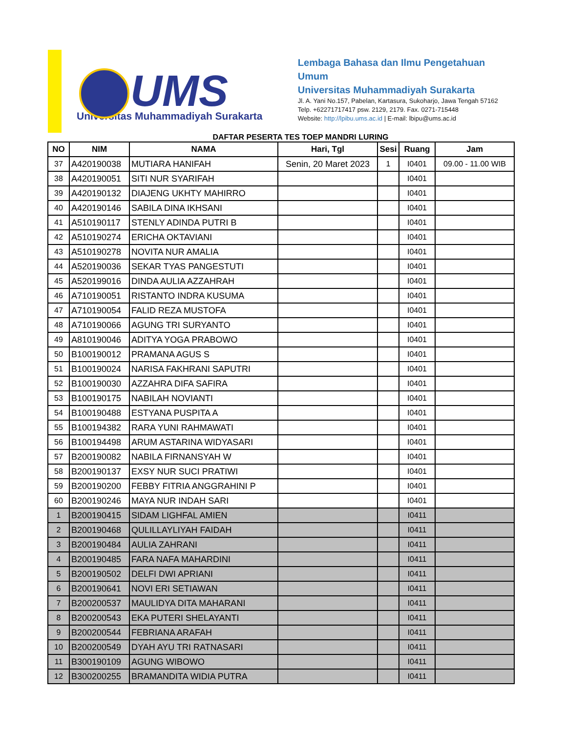UMS
Universitas Muhammadiyah Surakarta
Lembaga Bahasa dan Ilmu Pengetahuan Umum
Universitas Muhammadiyah Surakarta
Jl. A. Yani No.157, Pabelan, Kartasura, Sukoharjo, Jawa Tengah 57162
Telp. +62271717417 psw. 2129, 2179. Fax. 0271-715448
Website: http://lpibu.ums.ac.id | E-mail: lbipu@ums.ac.id
DAFTAR PESERTA TES TOEP MANDRI LURING
| NO | NIM | NAMA | Hari, Tgl | Sesi | Ruang | Jam |
| --- | --- | --- | --- | --- | --- | --- |
| 37 | A420190038 | MUTIARA HANIFAH | Senin, 20 Maret 2023 | 1 | I0401 | 09.00 - 11.00 WIB |
| 38 | A420190051 | SITI NUR SYARIFAH | | | I0401 | |
| 39 | A420190132 | DIAJENG UKHTY MAHIRRO | | | I0401 | |
| 40 | A420190146 | SABILA DINA IKHSANI | | | I0401 | |
| 41 | A510190117 | STENLY ADINDA PUTRI B | | | I0401 | |
| 42 | A510190274 | ERICHA OKTAVIANI | | | I0401 | |
| 43 | A510190278 | NOVITA NUR AMALIA | | | I0401 | |
| 44 | A520190036 | SEKAR TYAS PANGESTUTI | | | I0401 | |
| 45 | A520199016 | DINDA AULIA AZZAHRAH | | | I0401 | |
| 46 | A710190051 | RISTANTO INDRA KUSUMA | | | I0401 | |
| 47 | A710190054 | FALID REZA MUSTOFA | | | I0401 | |
| 48 | A710190066 | AGUNG TRI SURYANTO | | | I0401 | |
| 49 | A810190046 | ADITYA YOGA PRABOWO | | | I0401 | |
| 50 | B100190012 | PRAMANA AGUS S | | | I0401 | |
| 51 | B100190024 | NARISA FAKHRANI SAPUTRI | | | I0401 | |
| 52 | B100190030 | AZZAHRA DIFA SAFIRA | | | I0401 | |
| 53 | B100190175 | NABILAH NOVIANTI | | | I0401 | |
| 54 | B100190488 | ESTYANA PUSPITA A | | | I0401 | |
| 55 | B100194382 | RARA YUNI RAHMAWATI | | | I0401 | |
| 56 | B100194498 | ARUM ASTARINA WIDYASARI | | | I0401 | |
| 57 | B200190082 | NABILA FIRNANSYAH W | | | I0401 | |
| 58 | B200190137 | EXSY NUR SUCI PRATIWI | | | I0401 | |
| 59 | B200190200 | FEBBY FITRIA ANGGRAHINI P | | | I0401 | |
| 60 | B200190246 | MAYA NUR INDAH SARI | | | I0401 | |
| 1 | B200190415 | SIDAM LIGHFAL AMIEN | | | I0411 | |
| 2 | B200190468 | QULILLAYLIYAH FAIDAH | | | I0411 | |
| 3 | B200190484 | AULIA ZAHRANI | | | I0411 | |
| 4 | B200190485 | FARA NAFA MAHARDINI | | | I0411 | |
| 5 | B200190502 | DELFI DWI APRIANI | | | I0411 | |
| 6 | B200190641 | NOVI ERI SETIAWAN | | | I0411 | |
| 7 | B200200537 | MAULIDYA DITA MAHARANI | | | I0411 | |
| 8 | B200200543 | EKA PUTERI SHELAYANTI | | | I0411 | |
| 9 | B200200544 | FEBRIANA ARAFAH | | | I0411 | |
| 10 | B200200549 | DYAH AYU TRI RATNASARI | | | I0411 | |
| 11 | B300190109 | AGUNG WIBOWO | | | I0411 | |
| 12 | B300200255 | BRAMANDITA WIDIA PUTRA | | | I0411 | |